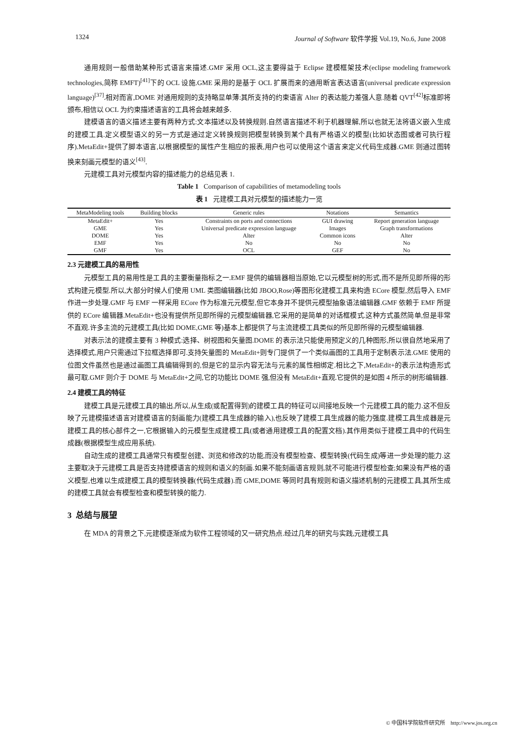1324 Journal of Software 软件学报 Vol.19, No.6, June 2008
通用规则一般借助某种形式语言来描述.GMF 采用 OCL,这主要得益于 Eclipse 建模框架技术(eclipse modeling framework technologies,简称 EMFT)<sup>[41]</sup>下的 OCL 设施.GME 采用的是基于 OCL 扩展而来的通用断言表达语言(universal predicate expression language)<sup>[37]</sup>.相对而言,DOME 对通用规则的支持略显单薄:其所支持的约束语言 Alter 的表达能力差强人意.随着 QVT<sup>[42]</sup>标准即将颁布,相信以 OCL 为约束描述语言的工具将会越来越多.
建模语言的语义描述主要有两种方式:文本描述以及转换规则.自然语言描述不利于机器理解,所以也就无法将语义嵌入生成的建模工具.定义模型语义的另一方式是通过定义转换规则把模型转换到某个具有严格语义的模型(比如状态图或者可执行程序).MetaEdit+提供了脚本语言,以根据模型的属性产生相应的报表,用户也可以使用这个语言来定义代码生成器.GME 则通过图转换来刻画元模型的语义<sup>[43]</sup>.
元建模工具对元模型内容的描述能力的总结见表 1.
Table 1 Comparison of capabilities of metamodeling tools
表 1 元建模工具对元模型的描述能力一览
| MetaModeling tools | Building blocks | Generic rules | Notations | Semantics |
| --- | --- | --- | --- | --- |
| MetaEdit+ | Yes | Constraints on ports and connections | GUI drawing | Report generation language |
| GME | Yes | Universal predicate expression language | Images | Graph transformations |
| DOME | Yes | Alter | Common icons | Alter |
| EMF | Yes | No | No | No |
| GMF | Yes | OCL | GEF | No |
2.3 元建模工具的易用性
元模型工具的易用性是工具的主要衡量指标之一.EMF 提供的编辑器相当原始,它以元模型树的形式,而不是所见即所得的形式构建元模型.所以,大部分时候人们使用 UML 类图编辑器(比如 JBOO,Rose)等图形化建模工具来构造 ECore 模型,然后导入 EMF 作进一步处理.GMF 与 EMF 一样采用 ECore 作为标准元元模型,但它本身并不提供元模型抽象语法编辑器.GMF 依赖于 EMF 所提供的 ECore 编辑器.MetaEdit+也没有提供所见即所得的元模型编辑器,它采用的是简单的对话框模式.这种方式虽然简单,但是非常不直观.许多主流的元建模工具(比如 DOME,GME 等)基本上都提供了与主流建模工具类似的所见即所得的元模型编辑器.
对表示法的建模主要有 3 种模式:选择、树视图和矢量图.DOME 的表示法只能使用预定义的几种图形,所以很自然地采用了选择模式,用户只需通过下拉框选择即可.支持矢量图的 MetaEdit+则专门提供了一个类似画图的工具用于定制表示法.GME 使用的位图文件虽然也是通过画图工具编辑得到的,但是它的显示内容无法与元素的属性相绑定.相比之下,MetaEdit+的表示法构造形式最可取.GMF 则介于 DOME 与 MetaEdit+之间,它的功能比 DOME 强,但没有 MetaEdit+直观.它提供的是如图 4 所示的树形编辑器.
2.4 建模工具的特征
建模工具是元建模工具的输出,所以,从生成(或配置得到)的建模工具的特征可以间接地反映一个元建模工具的能力.这不但反映了元建模描述语言对建模语言的刻画能力(建模工具生成器的输入),也反映了建模工具生成器的能力强度.建模工具生成器是元建模工具的核心部件之一,它根据输入的元模型生成建模工具(或者通用建模工具的配置文档).其作用类似于建模工具中的代码生成器(根据模型生成应用系统).
自动生成的建模工具通常只有模型创建、浏览和修改的功能,而没有模型检查、模型转换(代码生成)等进一步处理的能力.这主要取决于元建模工具是否支持建模语言的规则和语义的刻画.如果不能刻画语言规则,就不可能进行模型检查;如果没有严格的语义模型,也难以生成建模工具的模型转换器(代码生成器).而 GME,DOME 等同时具有规则和语义描述机制的元建模工具,其所生成的建模工具就会有模型检查和模型转换的能力.
3 总结与展望
在 MDA 的背景之下,元建模逐渐成为软件工程领域的又一研究热点.经过几年的研究与实践,元建模工具
© 中国科学院软件研究所 http://www.jos.org.cn